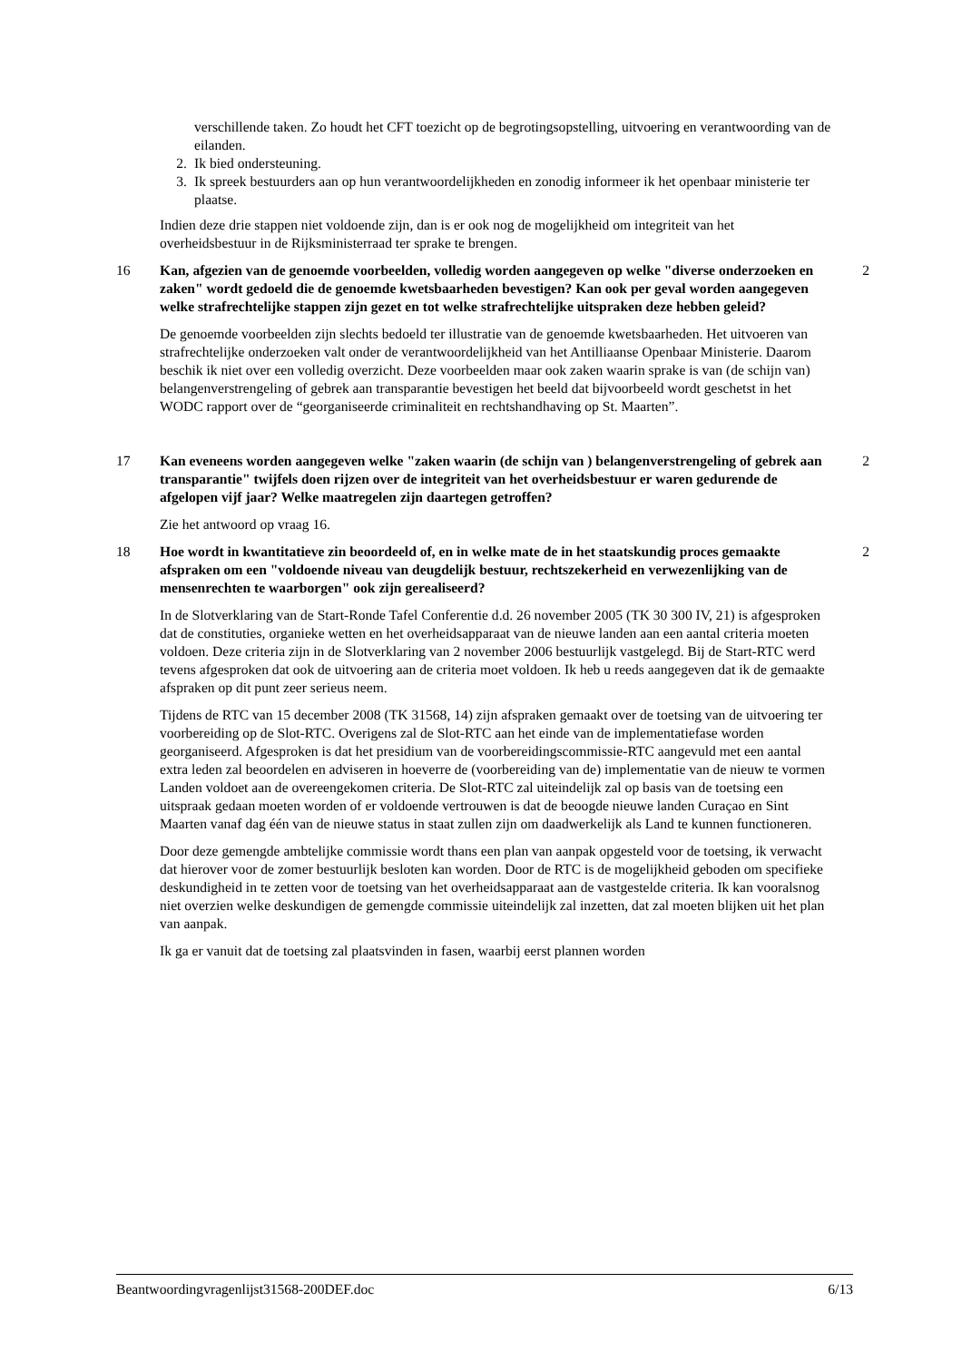verschillende taken. Zo houdt het CFT toezicht op de begrotingsopstelling, uitvoering en verantwoording van de eilanden.
2. Ik bied ondersteuning.
3. Ik spreek bestuurders aan op hun verantwoordelijkheden en zonodig informeer ik het openbaar ministerie ter plaatse.
Indien deze drie stappen niet voldoende zijn, dan is er ook nog de mogelijkheid om integriteit van het overheidsbestuur in de Rijksministerraad ter sprake te brengen.
16 Kan, afgezien van de genoemde voorbeelden, volledig worden aangegeven op welke "diverse onderzoeken en zaken" wordt gedoeld die de genoemde kwetsbaarheden bevestigen? Kan ook per geval worden aangegeven welke strafrechtelijke stappen zijn gezet en tot welke strafrechtelijke uitspraken deze hebben geleid? 2
De genoemde voorbeelden zijn slechts bedoeld ter illustratie van de genoemde kwetsbaarheden. Het uitvoeren van strafrechtelijke onderzoeken valt onder de verantwoordelijkheid van het Antilliaanse Openbaar Ministerie. Daarom beschik ik niet over een volledig overzicht. Deze voorbeelden maar ook zaken waarin sprake is van (de schijn van) belangenverstrengeling of gebrek aan transparantie bevestigen het beeld dat bijvoorbeeld wordt geschetst in het WODC rapport over de “georganiseerde criminaliteit en rechtshandhaving op St. Maarten”.
17 Kan eveneens worden aangegeven welke "zaken waarin (de schijn van ) belangenverstrengeling of gebrek aan transparantie" twijfels doen rijzen over de integriteit van het overheidsbestuur er waren gedurende de afgelopen vijf jaar? Welke maatregelen zijn daartegen getroffen? 2
Zie het antwoord op vraag 16.
18 Hoe wordt in kwantitatieve zin beoordeeld of, en in welke mate de in het staatskundig proces gemaakte afspraken om een "voldoende niveau van deugdelijk bestuur, rechtszekerheid en verwezenlijking van de mensenrechten te waarborgen" ook zijn gerealiseerd? 2
In de Slotverklaring van de Start-Ronde Tafel Conferentie d.d. 26 november 2005 (TK 30 300 IV, 21) is afgesproken dat de constituties, organieke wetten en het overheidsapparaat van de nieuwe landen aan een aantal criteria moeten voldoen. Deze criteria zijn in de Slotverklaring van 2 november 2006 bestuurlijk vastgelegd. Bij de Start-RTC werd tevens afgesproken dat ook de uitvoering aan de criteria moet voldoen. Ik heb u reeds aangegeven dat ik de gemaakte afspraken op dit punt zeer serieus neem.
Tijdens de RTC van 15 december 2008 (TK 31568, 14) zijn afspraken gemaakt over de toetsing van de uitvoering ter voorbereiding op de Slot-RTC. Overigens zal de Slot-RTC aan het einde van de implementatiefase worden georganiseerd. Afgesproken is dat het presidium van de voorbereidingscommissie-RTC aangevuld met een aantal extra leden zal beoordelen en adviseren in hoeverre de (voorbereiding van de) implementatie van de nieuw te vormen Landen voldoet aan de overeengekomen criteria. De Slot-RTC zal uiteindelijk zal op basis van de toetsing een uitspraak gedaan moeten worden of er voldoende vertrouwen is dat de beoogde nieuwe landen Curaçao en Sint Maarten vanaf dag één van de nieuwe status in staat zullen zijn om daadwerkelijk als Land te kunnen functioneren.
Door deze gemengde ambtelijke commissie wordt thans een plan van aanpak opgesteld voor de toetsing, ik verwacht dat hierover voor de zomer bestuurlijk besloten kan worden. Door de RTC is de mogelijkheid geboden om specifieke deskundigheid in te zetten voor de toetsing van het overheidsapparaat aan de vastgestelde criteria. Ik kan vooralsnog niet overzien welke deskundigen de gemengde commissie uiteindelijk zal inzetten, dat zal moeten blijken uit het plan van aanpak.
Ik ga er vanuit dat de toetsing zal plaatsvinden in fasen, waarbij eerst plannen worden
Beantwoordingvragenlijst31568-200DEF.doc 6/13